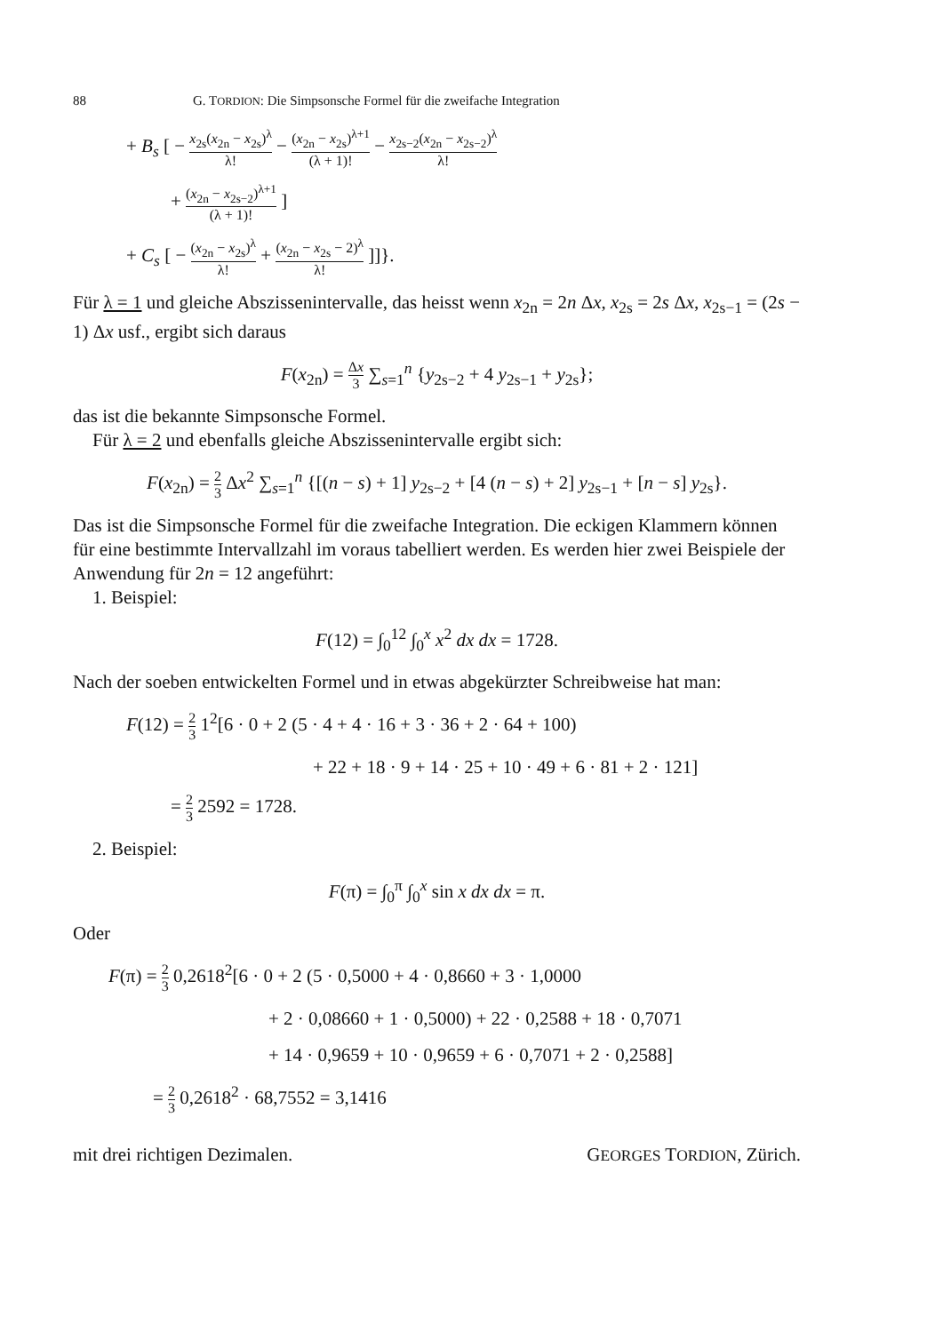88 G. TORDION: Die Simpsonsche Formel für die zweifache Integration
+ B<sub>s</sub> [ − x<sub>2s</sub>(x<sub>2n</sub> − x<sub>2s</sub>)<sup>λ</sup> λ! − (x<sub>2n</sub> − x<sub>2s</sub>)<sup>λ+1</sup> (λ + 1)! − x<sub>2s−2</sub>(x<sub>2n</sub> − x<sub>2s−2</sub>)<sup>λ</sup> λ!
+ (x<sub>2n</sub> − x<sub>2s−2</sub>)<sup>λ+1</sup> (λ + 1)! ]
+ C<sub>s</sub> [ − (x<sub>2n</sub> − x<sub>2s</sub>)<sup>λ</sup> λ! + (x<sub>2n</sub> − x<sub>2s</sub> − 2)<sup>λ</sup> λ! ]]}.
Für λ = 1 und gleiche Abszissenintervalle, das heisst wenn x<sub>2n</sub> = 2n Δx, x<sub>2s</sub> = 2s Δx, x<sub>2s−1</sub> = (2s − 1) Δx usf., ergibt sich daraus
F(x<sub>2n</sub>) = Δx 3 ∑<sub>s=1</sub><sup>n</sup> {y<sub>2s−2</sub> + 4 y<sub>2s−1</sub> + y<sub>2s</sub>};
das ist die bekannte Simpsonsche Formel.
Für λ = 2 und ebenfalls gleiche Abszissenintervalle ergibt sich:
F(x<sub>2n</sub>) = 2 3 Δx<sup>2</sup> ∑<sub>s=1</sub><sup>n</sup> {[(n − s) + 1] y<sub>2s−2</sub> + [4 (n − s) + 2] y<sub>2s−1</sub> + [n − s] y<sub>2s</sub>}.
Das ist die Simpsonsche Formel für die zweifache Integration. Die eckigen Klammern können für eine bestimmte Intervallzahl im voraus tabelliert werden. Es werden hier zwei Beispiele der Anwendung für 2n = 12 angeführt:
1. Beispiel:
F(12) = ∫<sub>0</sub><sup>12</sup> ∫<sub>0</sub><sup>x</sup> x<sup>2</sup> dx dx = 1728.
Nach der soeben entwickelten Formel und in etwas abgekürzter Schreibweise hat man:
F(12) = 2 3 1<sup>2</sup>[6 · 0 + 2 (5 · 4 + 4 · 16 + 3 · 36 + 2 · 64 + 100)
+ 22 + 18 · 9 + 14 · 25 + 10 · 49 + 6 · 81 + 2 · 121]
= 2 3 2592 = 1728.
2. Beispiel:
F(π) = ∫<sub>0</sub><sup>π</sup> ∫<sub>0</sub><sup>x</sup> sin x dx dx = π.
Oder
F(π) = 2 3 0,2618<sup>2</sup>[6 · 0 + 2 (5 · 0,5000 + 4 · 0,8660 + 3 · 1,0000
+ 2 · 0,08660 + 1 · 0,5000) + 22 · 0,2588 + 18 · 0,7071
+ 14 · 0,9659 + 10 · 0,9659 + 6 · 0,7071 + 2 · 0,2588]
= 2 3 0,2618<sup>2</sup> · 68,7552 = 3,1416
mit drei richtigen Dezimalen. GEORGES TORDION, Zürich.